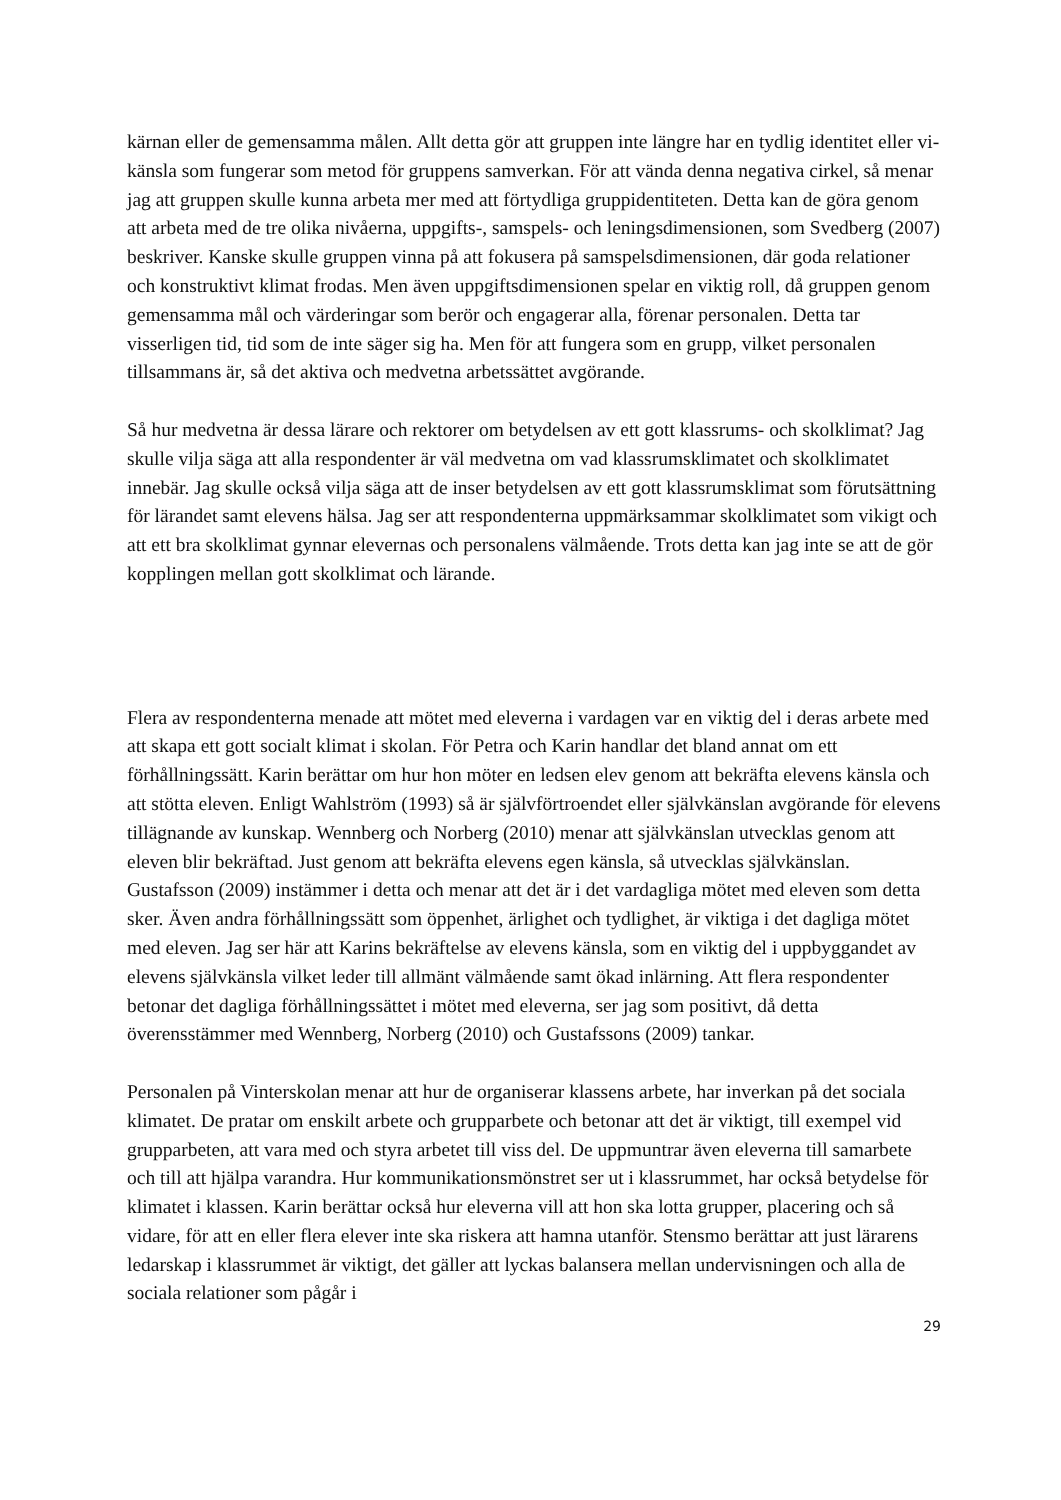kärnan eller de gemensamma målen. Allt detta gör att gruppen inte längre har en tydlig identitet eller vi-känsla som fungerar som metod för gruppens samverkan. För att vända denna negativa cirkel, så menar jag att gruppen skulle kunna arbeta mer med att förtydliga gruppidentiteten. Detta kan de göra genom att arbeta med de tre olika nivåerna, uppgifts-, samspels- och leningsdimensionen, som Svedberg (2007) beskriver. Kanske skulle gruppen vinna på att fokusera på samspelsdimensionen, där goda relationer och konstruktivt klimat frodas. Men även uppgiftsdimensionen spelar en viktig roll, då gruppen genom gemensamma mål och värderingar som berör och engagerar alla, förenar personalen. Detta tar visserligen tid, tid som de inte säger sig ha. Men för att fungera som en grupp, vilket personalen tillsammans är, så det aktiva och medvetna arbetssättet avgörande.
Så hur medvetna är dessa lärare och rektorer om betydelsen av ett gott klassrums- och skolklimat? Jag skulle vilja säga att alla respondenter är väl medvetna om vad klassrumsklimatet och skolklimatet innebär. Jag skulle också vilja säga att de inser betydelsen av ett gott klassrumsklimat som förutsättning för lärandet samt elevens hälsa. Jag ser att respondenterna uppmärksammar skolklimatet som vikigt och att ett bra skolklimat gynnar elevernas och personalens välmående. Trots detta kan jag inte se att de gör kopplingen mellan gott skolklimat och lärande.
Flera av respondenterna menade att mötet med eleverna i vardagen var en viktig del i deras arbete med att skapa ett gott socialt klimat i skolan. För Petra och Karin handlar det bland annat om ett förhållningssätt. Karin berättar om hur hon möter en ledsen elev genom att bekräfta elevens känsla och att stötta eleven. Enligt Wahlström (1993) så är självförtroendet eller självkänslan avgörande för elevens tillägnande av kunskap. Wennberg och Norberg (2010) menar att självkänslan utvecklas genom att eleven blir bekräftad. Just genom att bekräfta elevens egen känsla, så utvecklas självkänslan. Gustafsson (2009) instämmer i detta och menar att det är i det vardagliga mötet med eleven som detta sker. Även andra förhållningssätt som öppenhet, ärlighet och tydlighet, är viktiga i det dagliga mötet med eleven. Jag ser här att Karins bekräftelse av elevens känsla, som en viktig del i uppbyggandet av elevens självkänsla vilket leder till allmänt välmående samt ökad inlärning. Att flera respondenter betonar det dagliga förhållningssättet i mötet med eleverna, ser jag som positivt, då detta överensstämmer med Wennberg, Norberg (2010) och Gustafssons (2009) tankar.
Personalen på Vinterskolan menar att hur de organiserar klassens arbete, har inverkan på det sociala klimatet. De pratar om enskilt arbete och grupparbete och betonar att det är viktigt, till exempel vid grupparbeten, att vara med och styra arbetet till viss del. De uppmuntrar även eleverna till samarbete och till att hjälpa varandra. Hur kommunikationsmönstret ser ut i klassrummet, har också betydelse för klimatet i klassen. Karin berättar också hur eleverna vill att hon ska lotta grupper, placering och så vidare, för att en eller flera elever inte ska riskera att hamna utanför. Stensmo berättar att just lärarens ledarskap i klassrummet är viktigt, det gäller att lyckas balansera mellan undervisningen och alla de sociala relationer som pågår i
29